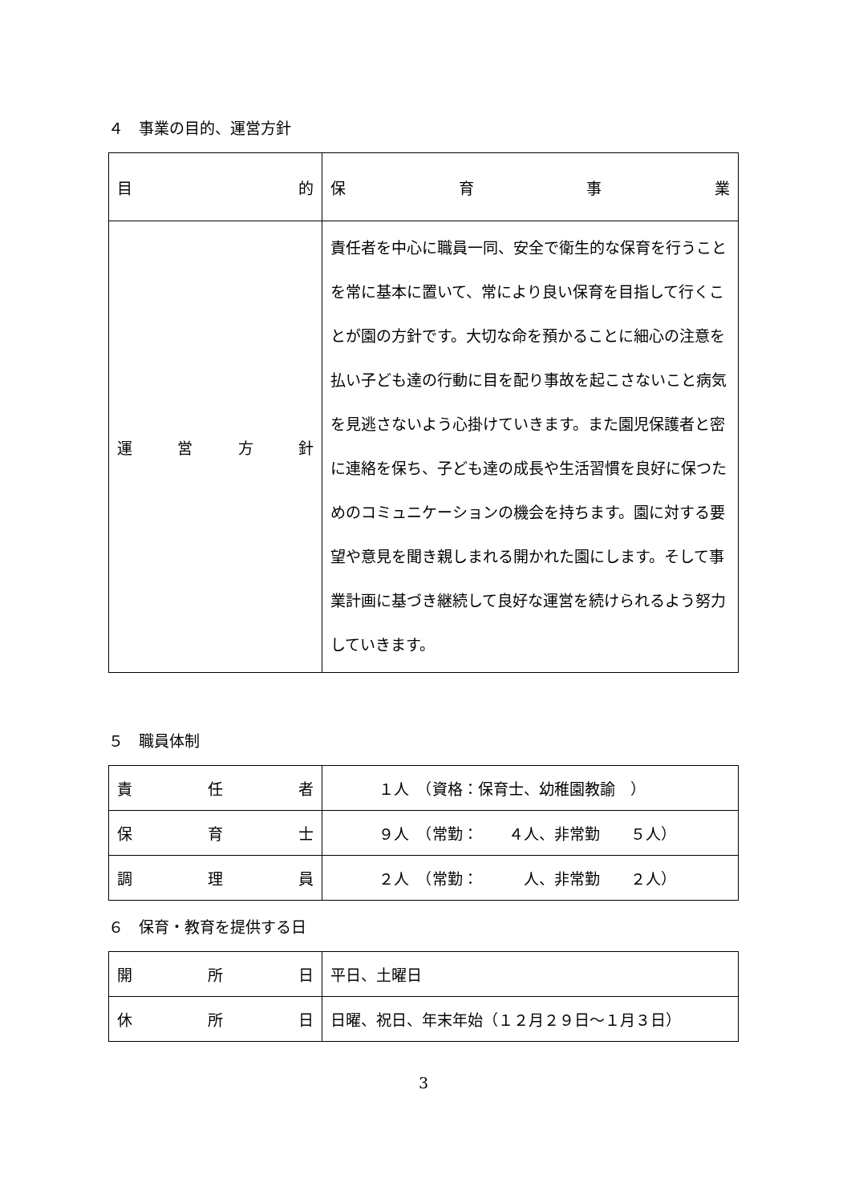４　事業の目的、運営方針
| 目 的 | 保 育 事 業 |
| 運 営 方 針 | 責任者を中心に職員一同、安全で衛生的な保育を行うことを常に基本に置いて、常により良い保育を目指して行くことが園の方針です。大切な命を預かることに細心の注意を払い子ども達の行動に目を配り事故を起こさないこと病気を見逃さないよう心掛けていきます。また園児保護者と密に連絡を保ち、子ども達の成長や生活習慣を良好に保つためのコミュニケーションの機会を持ちます。園に対する要望や意見を聞き親しまれる開かれた園にします。そして事業計画に基づき継続して良好な運営を続けられるよう努力していきます。 |
５　職員体制
| 責 任 者 | １人 （資格：保育士、幼稚園教諭 ） |
| 保 育 士 | ９人 （常勤： ４人、非常勤 ５人） |
| 調 理 員 | ２人 （常勤： 人、非常勤 ２人） |
６　保育・教育を提供する日
| 開 所 日 | 平日、土曜日 |
| 休 所 日 | 日曜、祝日、年末年始（１２月２９日～１月３日） |
3